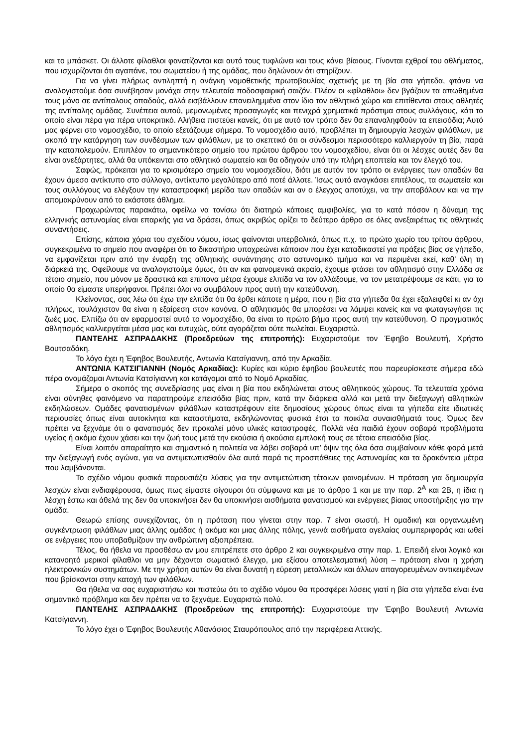και το μπάσκετ. Οι άλλοτε φίλαθλοι φανατίζονται και αυτό τους τυφλώνει και τους κάνει βίαιους. Γίνονται εχθροί του αθλήματος, που ισχυρίζονται ότι αγαπάνε, του σωματείου ή της ομάδας, που δηλώνουν ότι στηρίζουν.
Για να γίνει πλήρως αντιληπτή η ανάγκη νομοθετικής πρωτοβουλίας σχετικής με τη βία στα γήπεδα, φτάνει να αναλογιστούμε όσα συνέβησαν μονάχα στην τελευταία ποδοσφαιρική σαιζόν. Πλέον οι «φίλαθλοι» δεν βγάζουν τα απωθημένα τους μόνο σε αντίπαλους οπαδούς, αλλά εισβάλλουν επανειλημμένα στον ίδιο τον αθλητικό χώρο και επιτίθενται στους αθλητές της αντίπαλης ομάδας. Συνέπεια αυτού, μεμονωμένες προσαγωγές και πενιχρά χρηματικά πρόστιμα στους συλλόγους, κάτι το οποίο είναι πέρα για πέρα υποκριτικό. Αλήθεια πιστεύει κανείς, ότι με αυτό τον τρόπο δεν θα επαναληφθούν τα επεισόδια; Αυτό μας φέρνει στο νομοσχέδιο, το οποίο εξετάζουμε σήμερα. Το νομοσχέδιο αυτό, προβλέπει τη δημιουργία λεσχών φιλάθλων, με σκοπό την κατάργηση των συνδέσμων των φιλάθλων, με το σκεπτικό ότι οι σύνδεσμοι περισσότερο καλλιεργούν τη βία, παρά την καταπολεμούν. Επιπλέον το σημαντικότερο σημείο του πρώτου άρθρου του νομοσχεδίου, είναι ότι οι λέσχες αυτές δεν θα είναι ανεξάρτητες, αλλά θα υπόκεινται στο αθλητικό σωματείο και θα οδηγούν υπό την πλήρη εποπτεία και τον έλεγχό του.
Σαφώς, πρόκειται για το κρισιμότερο σημείο του νομοσχεδίου, διότι με αυτόν τον τρόπο οι ενέργειες των οπαδών θα έχουν άμεσο αντίκτυπο στο σύλλογο, αντίκτυπο μεγαλύτερο από ποτέ άλλοτε. Ίσως αυτό αναγκάσει επιτέλους, τα σωματεία και τους συλλόγους να ελέγξουν την καταστροφική μερίδα των οπαδών και αν ο έλεγχος αποτύχει, να την αποβάλουν και να την απομακρύνουν από το εκάστοτε άθλημα.
Προχωρώντας παρακάτω, οφείλω να τονίσω ότι διατηρώ κάποιες αμφιβολίες, για το κατά πόσον η δύναμη της ελληνικής αστυνομίας είναι επαρκής για να δράσει, όπως ακριβώς ορίζει το δεύτερο άρθρο σε όλες ανεξαιρέτως τις αθλητικές συναντήσεις.
Επίσης, κάποια χόρια του σχεδίου νόμου, ίσως φαίνονται υπερβολικά, όπως π.χ. το πρώτο χωρίο του τρίτου άρθρου, συγκεκριμένα το σημείο που αναφέρει ότι το δικαστήριο υποχρεώνει κάποιον που έχει καταδικαστεί για πράξεις βίας σε γήπεδο, να εμφανίζεται πριν από την έναρξη της αθλητικής συνάντησης στο αστυνομικό τμήμα και να περιμένει εκεί, καθ’ όλη τη διάρκειά της. Οφείλουμε να αναλογιστούμε όμως, ότι αν και φαινομενικά ακραίο, έχουμε φτάσει τον αθλητισμό στην Ελλάδα σε τέτοιο σημείο, που μόνον με δραστικά και επίπονα μέτρα έχουμε ελπίδα να τον αλλάξουμε, να τον μετατρέψουμε σε κάτι, για το οποίο θα είμαστε υπερήφανοι. Πρέπει όλοι να συμβάλουν προς αυτή την κατεύθυνση.
Κλείνοντας, σας λέω ότι έχω την ελπίδα ότι θα έρθει κάποτε η μέρα, που η βία στα γήπεδα θα έχει εξαλειφθεί κι αν όχι πλήρως, τουλάχιστον θα είναι η εξαίρεση στον κανόνα. Ο αθλητισμός θα μπορέσει να λάμψει κανείς και να φωταγωγήσει τις ζωές μας. Ελπίζω ότι αν εφαρμοστεί αυτό το νομοσχέδιο, θα είναι το πρώτο βήμα προς αυτή την κατεύθυνση. Ο πραγματικός αθλητισμός καλλιεργείται μέσα μας και ευτυχώς, ούτε αγοράζεται ούτε πωλείται. Ευχαριστώ.
ΠΑΝΤΕΛΗΣ ΑΣΠΡΑΔΑΚΗΣ (Προεδρεύων της επιτροπής): Ευχαριστούμε τον Έφηβο Βουλευτή, Χρήστο Βουτσαδάκη.
Το λόγο έχει η Έφηβος Βουλευτής, Αντωνία Κατσίγιαννη, από την Αρκαδία.
ΑΝΤΩΝΙΑ ΚΑΤΣΙΓΙΑΝΝΗ (Νομός Αρκαδίας): Κυρίες και κύριο έφηβου βουλευτές που παρευρίσκεστε σήμερα εδώ πέρα ονομάζομαι Αντωνία Κατσίγιαννη και κατάγομαι από το Νομό Αρκαδίας.
Σήμερα ο σκοπός της συνεδρίασης μας είναι η βία που εκδηλώνεται στους αθλητικούς χώρους. Τα τελευταία χρόνια είναι σύνηθες φαινόμενο να παρατηρούμε επεισόδια βίας πριν, κατά την διάρκεια αλλά και μετά την διεξαγωγή αθλητικών εκδηλώσεων. Ομάδες φανατισμένων φιλάθλων καταστρέφουν είτε δημοσίους χώρους όπως είναι τα γήπεδα είτε ιδιωτικές περιουσίες όπως είναι αυτοκίνητα και καταστήματα, εκδηλώνοντας φυσικά έτσι τα ποικίλα συναισθήματά τους. Όμως δεν πρέπει να ξεχνάμε ότι ο φανατισμός δεν προκαλεί μόνο υλικές καταστροφές. Πολλά νέα παιδιά έχουν σοβαρά προβλήματα υγείας ή ακόμα έχουν χάσει και την ζωή τους μετά την εκούσια ή ακούσια εμπλοκή τους σε τέτοια επεισόδια βίας.
Είναι λοιπόν απαραίτητο και σημαντικό η πολιτεία να λάβει σοβαρά υπ’ όψιν της όλα όσα συμβαίνουν κάθε φορά μετά την διεξαγωγή ενός αγώνα, για να αντιμετωπισθούν όλα αυτά παρά τις προσπάθειες της Αστυνομίας και τα δρακόντεια μέτρα που λαμβάνονται.
Το σχέδιο νόμου φυσικά παρουσιάζει λύσεις για την αντιμετώπιση τέτοιων φαινομένων. Η πρόταση για δημιουργία λεσχών είναι ενδιαφέρουσα, όμως πως είμαστε σίγουροι ότι σύμφωνα και με το άρθρο 1 και με την παρ. 2<sup>A</sup> και 2Β, η ίδια η λέσχη έστω και άθελά της δεν θα υποκινήσει δεν θα υποκινήσει αισθήματα φανατισμού και ενέργειες βίαιας υποστήριξης για την ομάδα.
Θεωρώ επίσης συνεχίζοντας, ότι η πρόταση που γίνεται στην παρ. 7 είναι σωστή. Η ομαδική και οργανωμένη συγκέντρωση φιλάθλων μιας άλλης ομάδας ή ακόμα και μιας άλλης πόλης, γεννά αισθήματα αγελαίας συμπεριφοράς και ωθεί σε ενέργειες που υποβαθμίζουν την ανθρώπινη αξιοπρέπεια.
Τέλος, θα ήθελα να προσθέσω αν μου επιτρέπετε στο άρθρο 2 και συγκεκριμένα στην παρ. 1. Επειδή είναι λογικό και κατανοητό μερικοί φίλαθλοι να μην δέχονται σωματικό έλεγχο, μια εξίσου αποτελεσματική λύση – πρόταση είναι η χρήση ηλεκτρονικών συστημάτων. Με την χρήση αυτών θα είναι δυνατή η εύρεση μεταλλικών και άλλων απαγορευμένων αντικειμένων που βρίσκονται στην κατοχή των φιλάθλων.
Θα ήθελα να σας ευχαριστήσω και πιστεύω ότι το σχέδιο νόμου θα προσφέρει λύσεις γιατί η βία στα γήπεδα είναι ένα σημαντικό πρόβλημα και δεν πρέπει να το ξεχνάμε. Ευχαριστώ πολύ.
ΠΑΝΤΕΛΗΣ ΑΣΠΡΑΔΑΚΗΣ (Προεδρεύων της επιτροπής): Ευχαριστούμε την Έφηβο Βουλευτή Αντωνία Κατσίγιαννη.
Το λόγο έχει ο Έφηβος Βουλευτής Αθανάσιος Σταυρόπουλος από την περιφέρεια Αττικής.